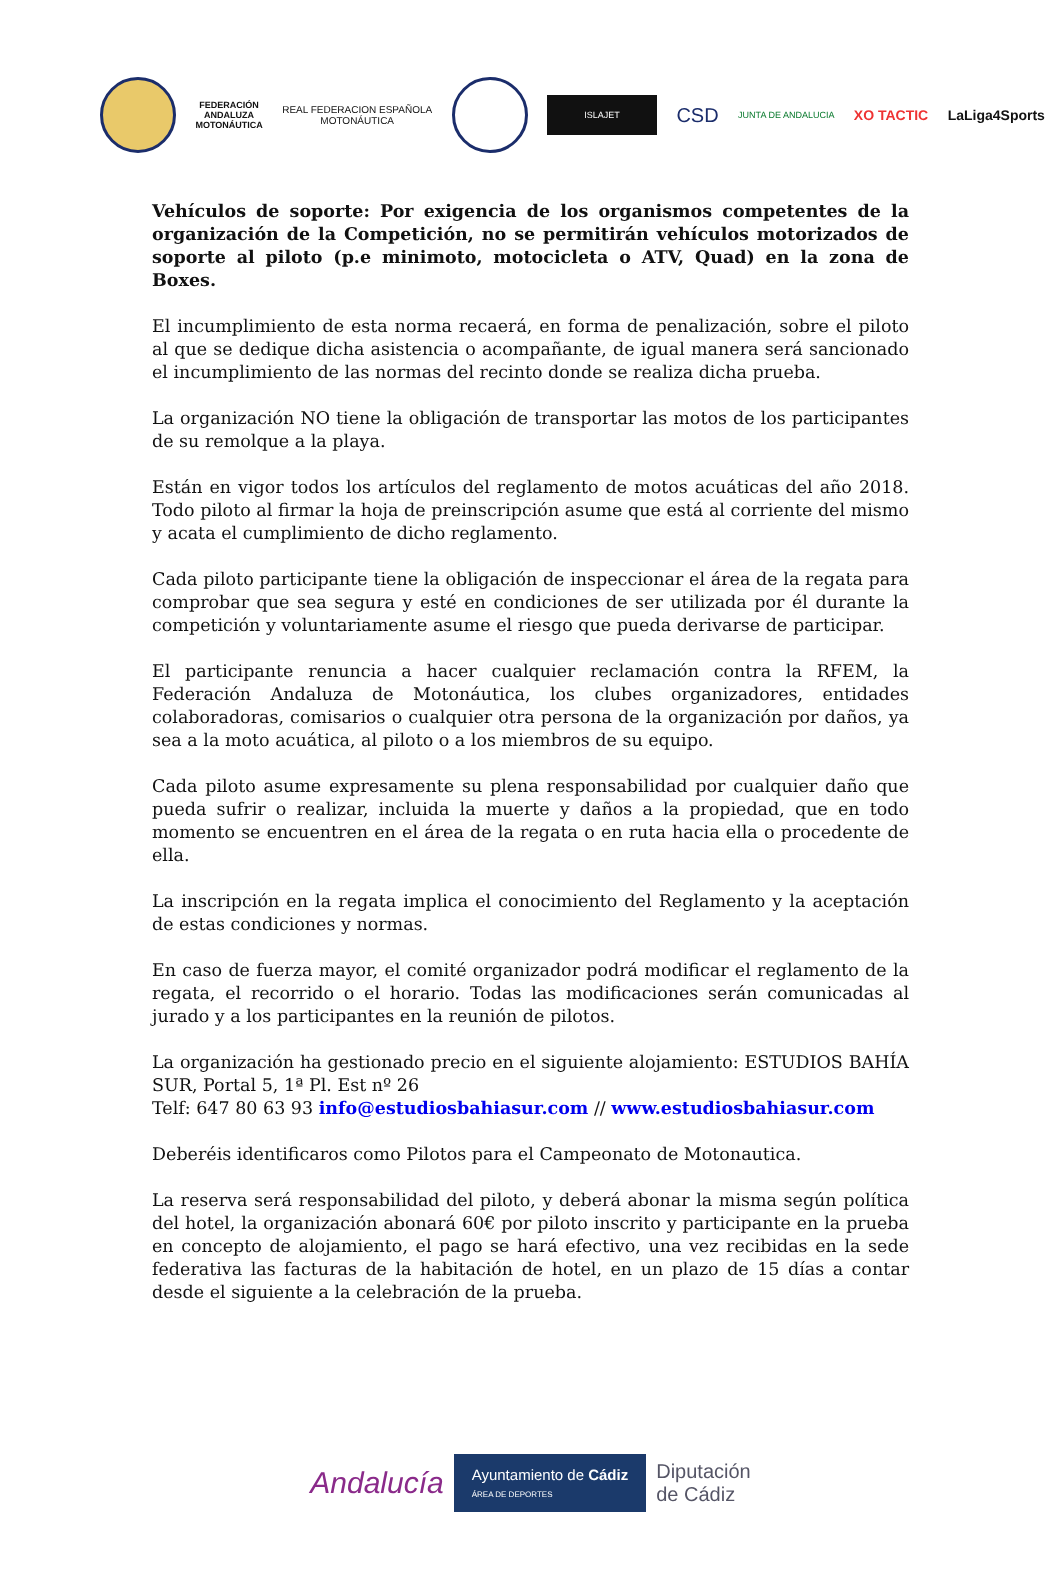FEDERACIÓN
ANDALUZA
MOTONÁUTICA
REAL FEDERACION ESPAÑOLA
MOTONÁUTICA
ISLAJET
CSD
JUNTA DE ANDALUCIA
XO TACTIC LaLiga4Sports
Vehículos de soporte: Por exigencia de los organismos competentes de la organización de la Competición, no se permitirán vehículos motorizados de soporte al piloto (p.e minimoto, motocicleta o ATV, Quad) en la zona de Boxes.
El incumplimiento de esta norma recaerá, en forma de penalización, sobre el piloto al que se dedique dicha asistencia o acompañante, de igual manera será sancionado el incumplimiento de las normas del recinto donde se realiza dicha prueba.
La organización NO tiene la obligación de transportar las motos de los participantes de su remolque a la playa.
Están en vigor todos los artículos del reglamento de motos acuáticas del año 2018. Todo piloto al firmar la hoja de preinscripción asume que está al corriente del mismo y acata el cumplimiento de dicho reglamento.
Cada piloto participante tiene la obligación de inspeccionar el área de la regata para comprobar que sea segura y esté en condiciones de ser utilizada por él durante la competición y voluntariamente asume el riesgo que pueda derivarse de participar.
El participante renuncia a hacer cualquier reclamación contra la RFEM, la Federación Andaluza de Motonáutica, los clubes organizadores, entidades colaboradoras, comisarios o cualquier otra persona de la organización por daños, ya sea a la moto acuática, al piloto o a los miembros de su equipo.
Cada piloto asume expresamente su plena responsabilidad por cualquier daño que pueda sufrir o realizar, incluida la muerte y daños a la propiedad, que en todo momento se encuentren en el área de la regata o en ruta hacia ella o procedente de ella.
La inscripción en la regata implica el conocimiento del Reglamento y la aceptación de estas condiciones y normas.
En caso de fuerza mayor, el comité organizador podrá modificar el reglamento de la regata, el recorrido o el horario. Todas las modificaciones serán comunicadas al jurado y a los participantes en la reunión de pilotos.
La organización ha gestionado precio en el siguiente alojamiento: ESTUDIOS BAHÍA SUR, Portal 5, 1ª Pl. Est nº 26
Telf: 647 80 63 93 info@estudiosbahiasur.com // www.estudiosbahiasur.com
Deberéis identificaros como Pilotos para el Campeonato de Motonautica.
La reserva será responsabilidad del piloto, y deberá abonar la misma según política del hotel, la organización abonará 60€ por piloto inscrito y participante en la prueba en concepto de alojamiento, el pago se hará efectivo, una vez recibidas en la sede federativa las facturas de la habitación de hotel, en un plazo de 15 días a contar desde el siguiente a la celebración de la prueba.
Andalucía
Ayuntamiento de Cádiz
ÁREA DE DEPORTES
Diputación
de Cádiz